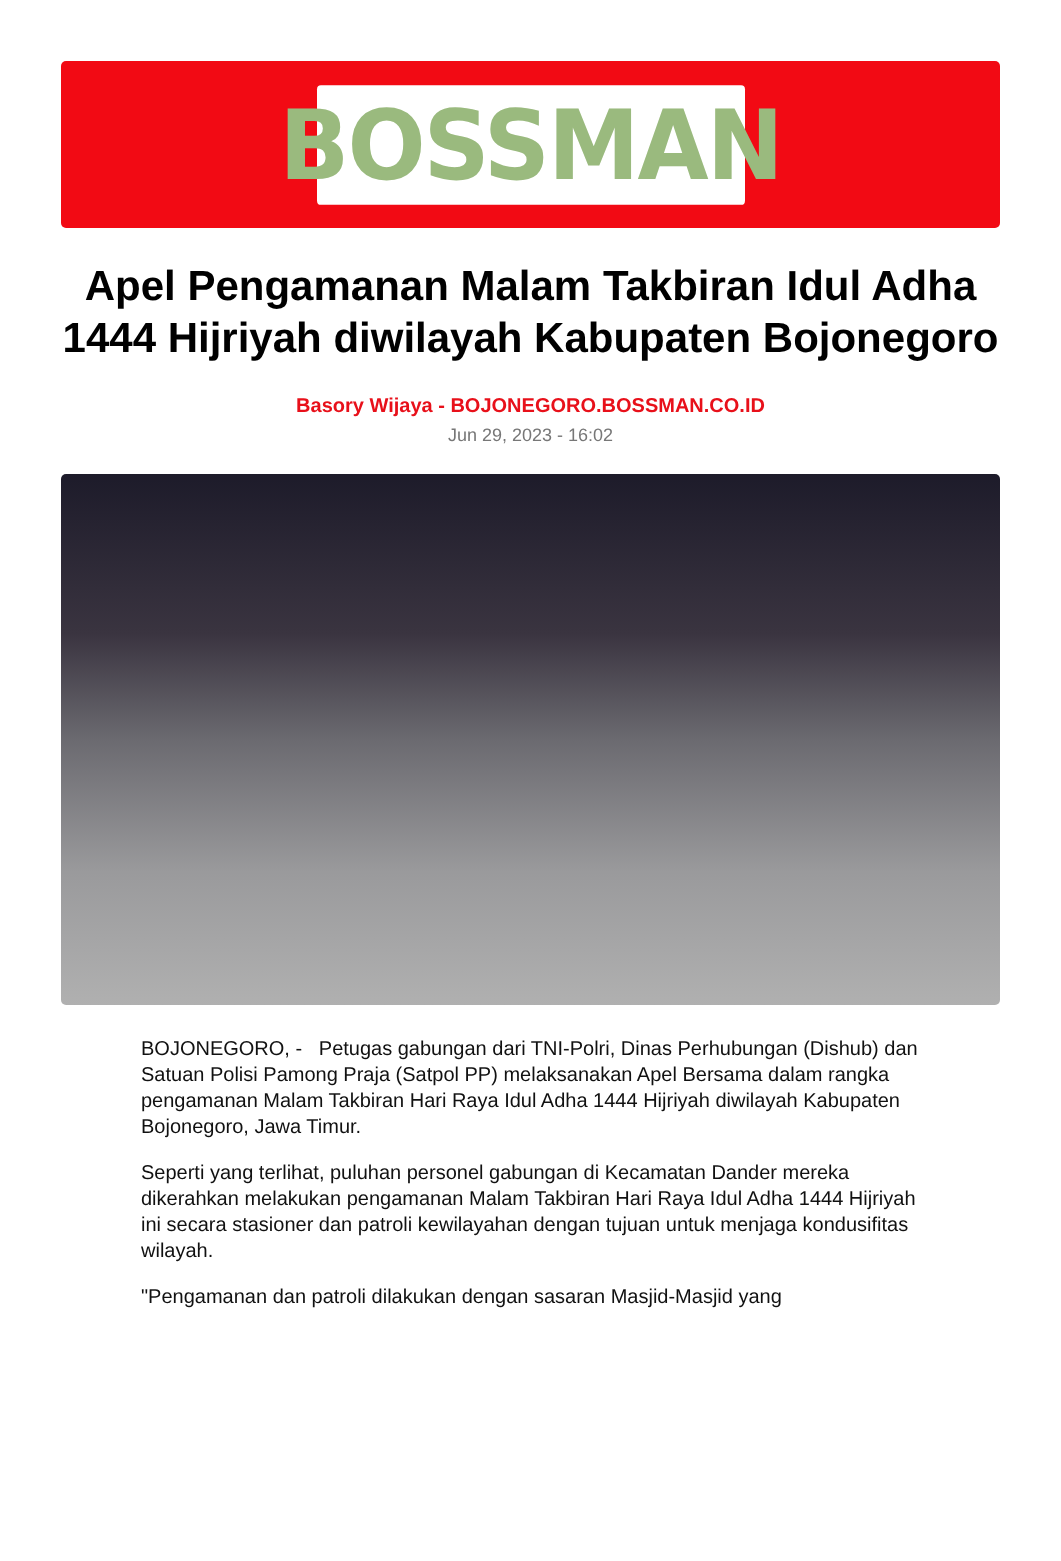BOSSMAN
Apel Pengamanan Malam Takbiran Idul Adha 1444 Hijriyah diwilayah Kabupaten Bojonegoro
Basory Wijaya - BOJONEGORO.BOSSMAN.CO.ID
Jun 29, 2023 - 16:02
BOJONEGORO, - Petugas gabungan dari TNI-Polri, Dinas Perhubungan (Dishub) dan Satuan Polisi Pamong Praja (Satpol PP) melaksanakan Apel Bersama dalam rangka pengamanan Malam Takbiran Hari Raya Idul Adha 1444 Hijriyah diwilayah Kabupaten Bojonegoro, Jawa Timur.
Seperti yang terlihat, puluhan personel gabungan di Kecamatan Dander mereka dikerahkan melakukan pengamanan Malam Takbiran Hari Raya Idul Adha 1444 Hijriyah ini secara stasioner dan patroli kewilayahan dengan tujuan untuk menjaga kondusifitas wilayah.
"Pengamanan dan patroli dilakukan dengan sasaran Masjid-Masjid yang